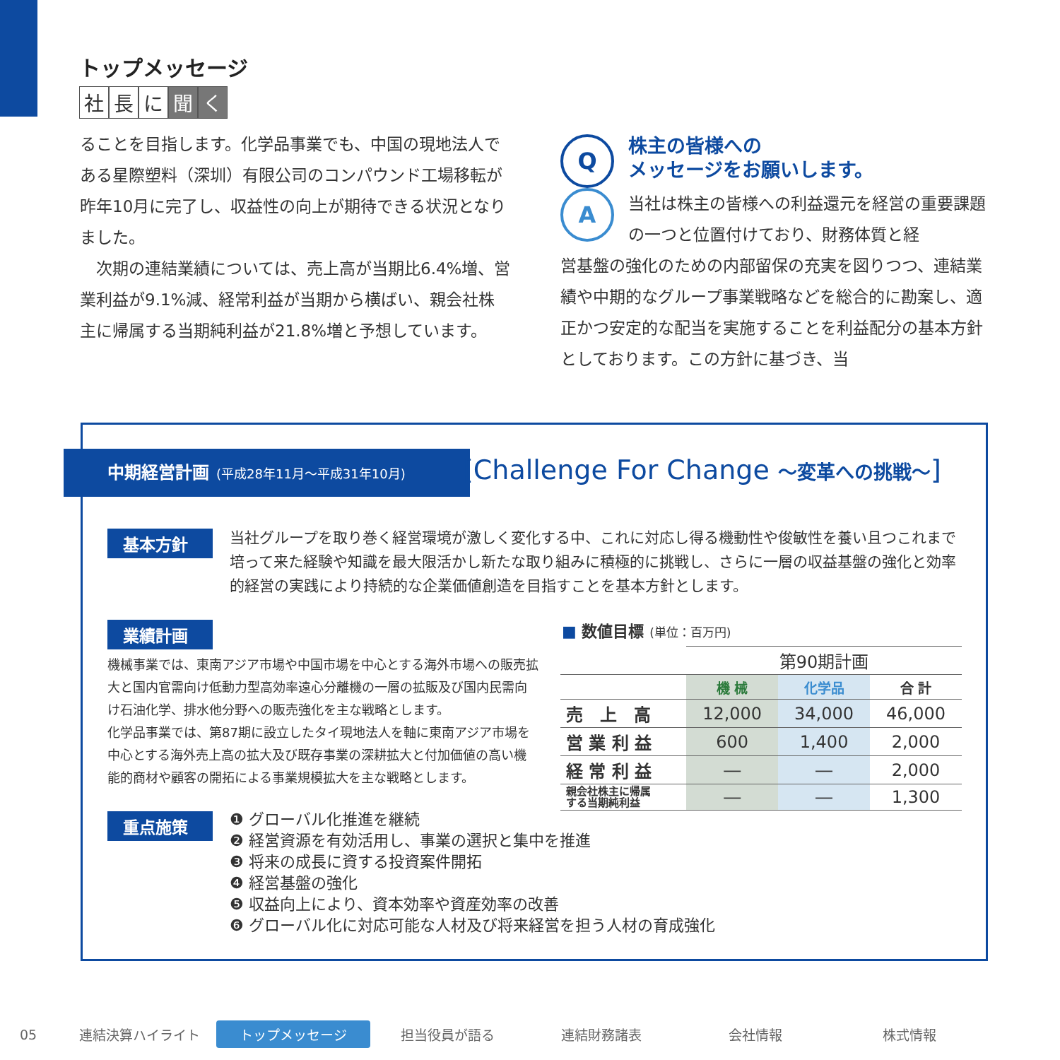トップメッセージ
社 長 に 聞 く
ることを目指します。化学品事業でも、中国の現地法人である星際塑料（深圳）有限公司のコンパウンド工場移転が昨年10月に完了し、収益性の向上が期待できる状況となりました。
　次期の連結業績については、売上高が当期比6.4%増、営業利益が9.1%減、経常利益が当期から横ばい、親会社株主に帰属する当期純利益が21.8%増と予想しています。
Q
株主の皆様への
メッセージをお願いします。
A
当社は株主の皆様への利益還元を経営の重要課題の一つと位置付けており、財務体質と経
営基盤の強化のための内部留保の充実を図りつつ、連結業績や中期的なグループ事業戦略などを総合的に勘案し、適正かつ安定的な配当を実施することを利益配分の基本方針としております。この方針に基づき、当
中期経営計画 (平成28年11月～平成31年10月)
[Challenge For Change ～変革への挑戦～]
基本方針
当社グループを取り巻く経営環境が激しく変化する中、これに対応し得る機動性や俊敏性を養い且つこれまで培って来た経験や知識を最大限活かし新たな取り組みに積極的に挑戦し、さらに一層の収益基盤の強化と効率的経営の実践により持続的な企業価値創造を目指すことを基本方針とします。
業績計画
機械事業では、東南アジア市場や中国市場を中心とする海外市場への販売拡大と国内官需向け低動力型高効率遠心分離機の一層の拡販及び国内民需向け石油化学、排水他分野への販売強化を主な戦略とします。
化学品事業では、第87期に設立したタイ現地法人を軸に東南アジア市場を中心とする海外売上高の拡大及び既存事業の深耕拡大と付加価値の高い機能的商材や顧客の開拓による事業規模拡大を主な戦略とします。
■ 数値目標 (単位：百万円)
| | 第90期計画 | | |
| | 機 械 | 化学品 | 合 計 |
| 売 上 高 | 12,000 | 34,000 | 46,000 |
| 営 業 利 益 | 600 | 1,400 | 2,000 |
| 経 常 利 益 | ― | ― | 2,000 |
| 親会社株主に帰属 する当期純利益 | ― | ― | 1,300 |
重点施策
❶ グローバル化推進を継続
❷ 経営資源を有効活用し、事業の選択と集中を推進
❸ 将来の成長に資する投資案件開拓
❹ 経営基盤の強化
❺ 収益向上により、資本効率や資産効率の改善
❻ グローバル化に対応可能な人材及び将来経営を担う人材の育成強化
05 連結決算ハイライト トップメッセージ 担当役員が語る 連結財務諸表 会社情報 株式情報